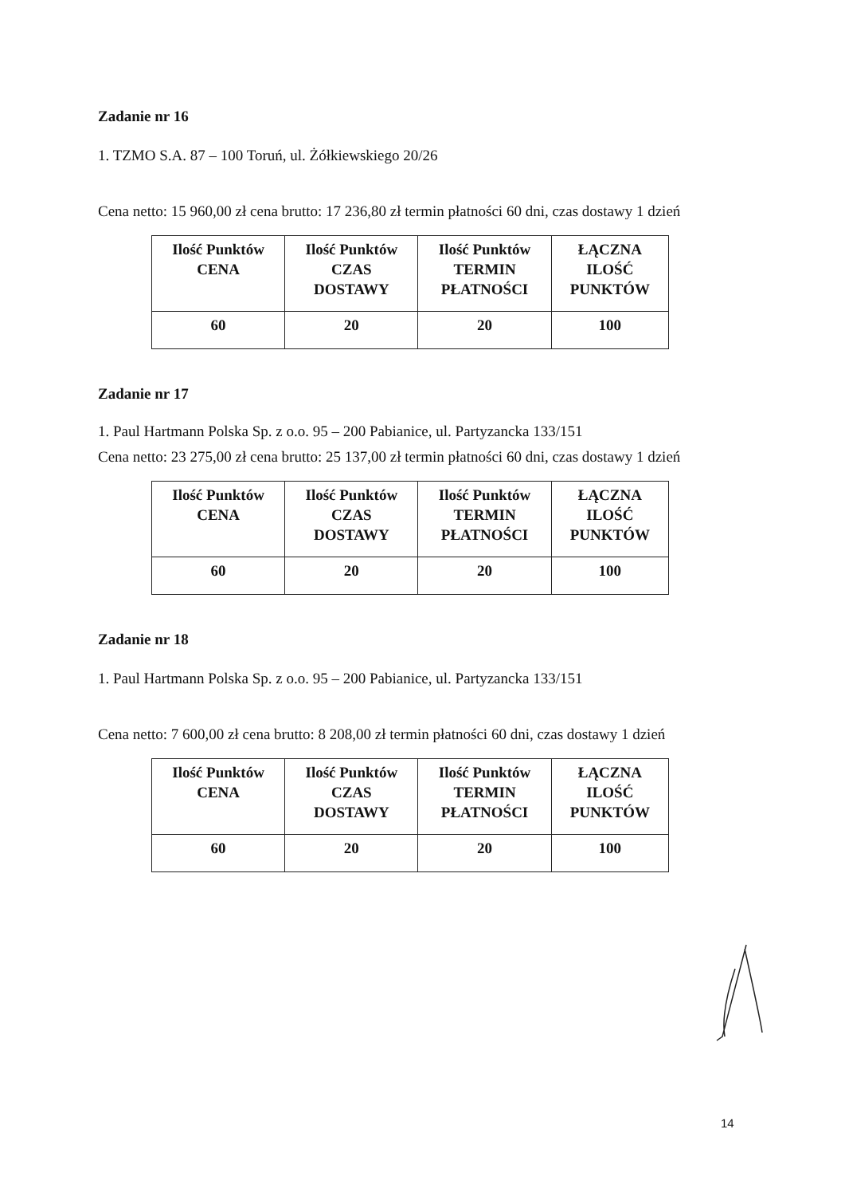Zadanie nr 16
1. TZMO S.A. 87 – 100 Toruń, ul. Żółkiewskiego 20/26
Cena netto: 15 960,00 zł cena brutto: 17 236,80 zł termin płatności 60 dni, czas dostawy 1 dzień
| Ilość Punktów CENA | Ilość Punktów CZAS DOSTAWY | Ilość Punktów TERMIN PŁATNOŚCI | ŁĄCZNA ILOŚĆ PUNKTÓW |
| 60 | 20 | 20 | 100 |
Zadanie nr 17
1. Paul Hartmann Polska Sp. z o.o. 95 – 200 Pabianice, ul. Partyzancka 133/151
Cena netto: 23 275,00 zł cena brutto: 25 137,00 zł termin płatności 60 dni, czas dostawy 1 dzień
| Ilość Punktów CENA | Ilość Punktów CZAS DOSTAWY | Ilość Punktów TERMIN PŁATNOŚCI | ŁĄCZNA ILOŚĆ PUNKTÓW |
| 60 | 20 | 20 | 100 |
Zadanie nr 18
1. Paul Hartmann Polska Sp. z o.o. 95 – 200 Pabianice, ul. Partyzancka 133/151
Cena netto: 7 600,00 zł cena brutto: 8 208,00 zł termin płatności 60 dni, czas dostawy 1 dzień
| Ilość Punktów CENA | Ilość Punktów CZAS DOSTAWY | Ilość Punktów TERMIN PŁATNOŚCI | ŁĄCZNA ILOŚĆ PUNKTÓW |
| 60 | 20 | 20 | 100 |
14